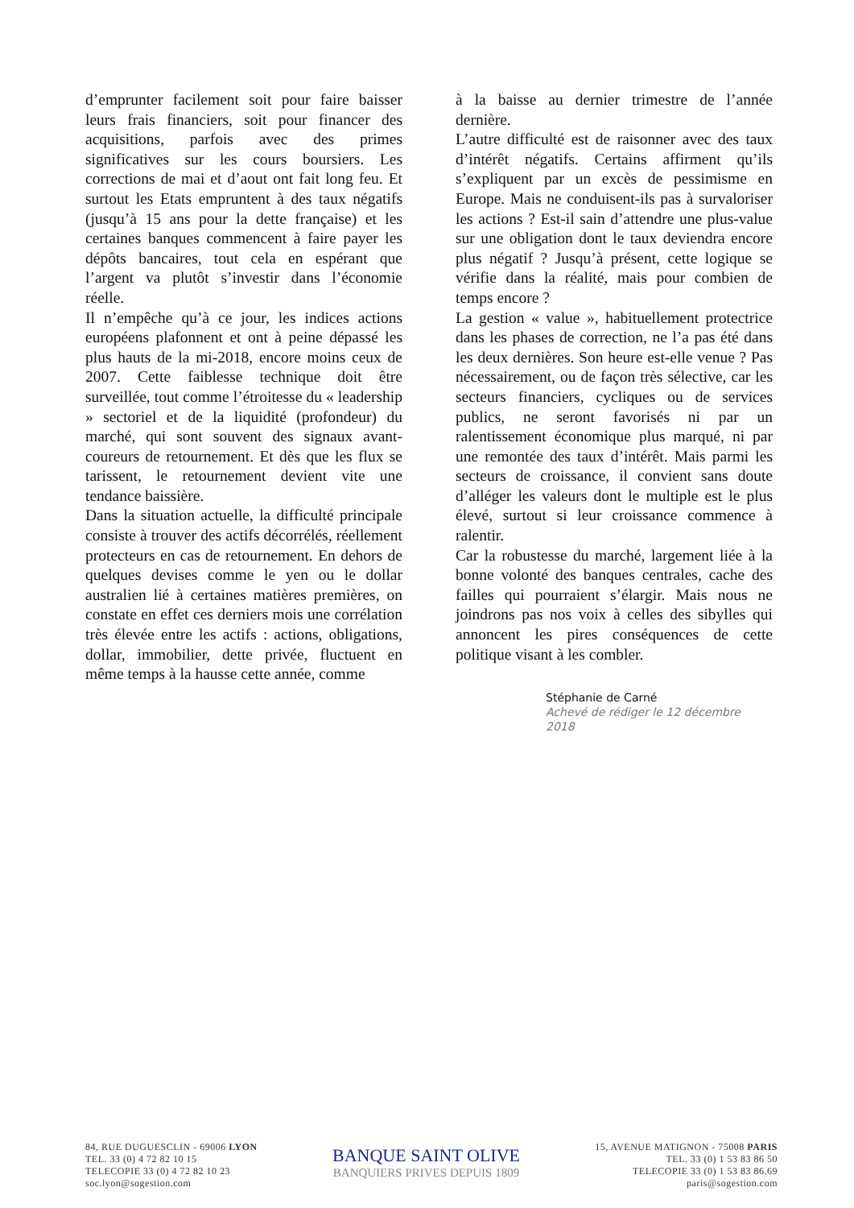d’emprunter facilement soit pour faire baisser leurs frais financiers, soit pour financer des acquisitions, parfois avec des primes significatives sur les cours boursiers. Les corrections de mai et d’aout ont fait long feu. Et surtout les Etats empruntent à des taux négatifs (jusqu’à 15 ans pour la dette française) et les certaines banques commencent à faire payer les dépôts bancaires, tout cela en espérant que l’argent va plutôt s’investir dans l’économie réelle.
Il n’empêche qu’à ce jour, les indices actions européens plafonnent et ont à peine dépassé les plus hauts de la mi-2018, encore moins ceux de 2007. Cette faiblesse technique doit être surveillée, tout comme l’étroitesse du « leadership » sectoriel et de la liquidité (profondeur) du marché, qui sont souvent des signaux avant-coureurs de retournement. Et dès que les flux se tarissent, le retournement devient vite une tendance baissière.
Dans la situation actuelle, la difficulté principale consiste à trouver des actifs décorrélés, réellement protecteurs en cas de retournement. En dehors de quelques devises comme le yen ou le dollar australien lié à certaines matières premières, on constate en effet ces derniers mois une corrélation très élevée entre les actifs : actions, obligations, dollar, immobilier, dette privée, fluctuent en même temps à la hausse cette année, comme
à la baisse au dernier trimestre de l’année dernière.
L’autre difficulté est de raisonner avec des taux d’intérêt négatifs. Certains affirment qu’ils s’expliquent par un excès de pessimisme en Europe. Mais ne conduisent-ils pas à survaloriser les actions ? Est-il sain d’attendre une plus-value sur une obligation dont le taux deviendra encore plus négatif ? Jusqu’à présent, cette logique se vérifie dans la réalité, mais pour combien de temps encore ?
La gestion « value », habituellement protectrice dans les phases de correction, ne l’a pas été dans les deux dernières. Son heure est-elle venue ? Pas nécessairement, ou de façon très sélective, car les secteurs financiers, cycliques ou de services publics, ne seront favorisés ni par un ralentissement économique plus marqué, ni par une remontée des taux d’intérêt. Mais parmi les secteurs de croissance, il convient sans doute d’alléger les valeurs dont le multiple est le plus élevé, surtout si leur croissance commence à ralentir.
Car la robustesse du marché, largement liée à la bonne volonté des banques centrales, cache des failles qui pourraient s’élargir. Mais nous ne joindrons pas nos voix à celles des sibylles qui annoncent les pires conséquences de cette politique visant à les combler.
Stéphanie de Carné
Achevé de rédiger le 12 décembre 2018
84, RUE DUGUESCLIN - 69006 LYON
TEL. 33 (0) 4 72 82 10 15
TELECOPIE 33 (0) 4 72 82 10 23
soc.lyon@sogestion.com
BANQUE SAINT OLIVE
BANQUIERS PRIVES DEPUIS 1809
15, AVENUE MATIGNON - 75008 PARIS
TEL. 33 (0) 1 53 83 86 50
TELECOPIE 33 (0) 1 53 83 86.69
paris@sogestion.com